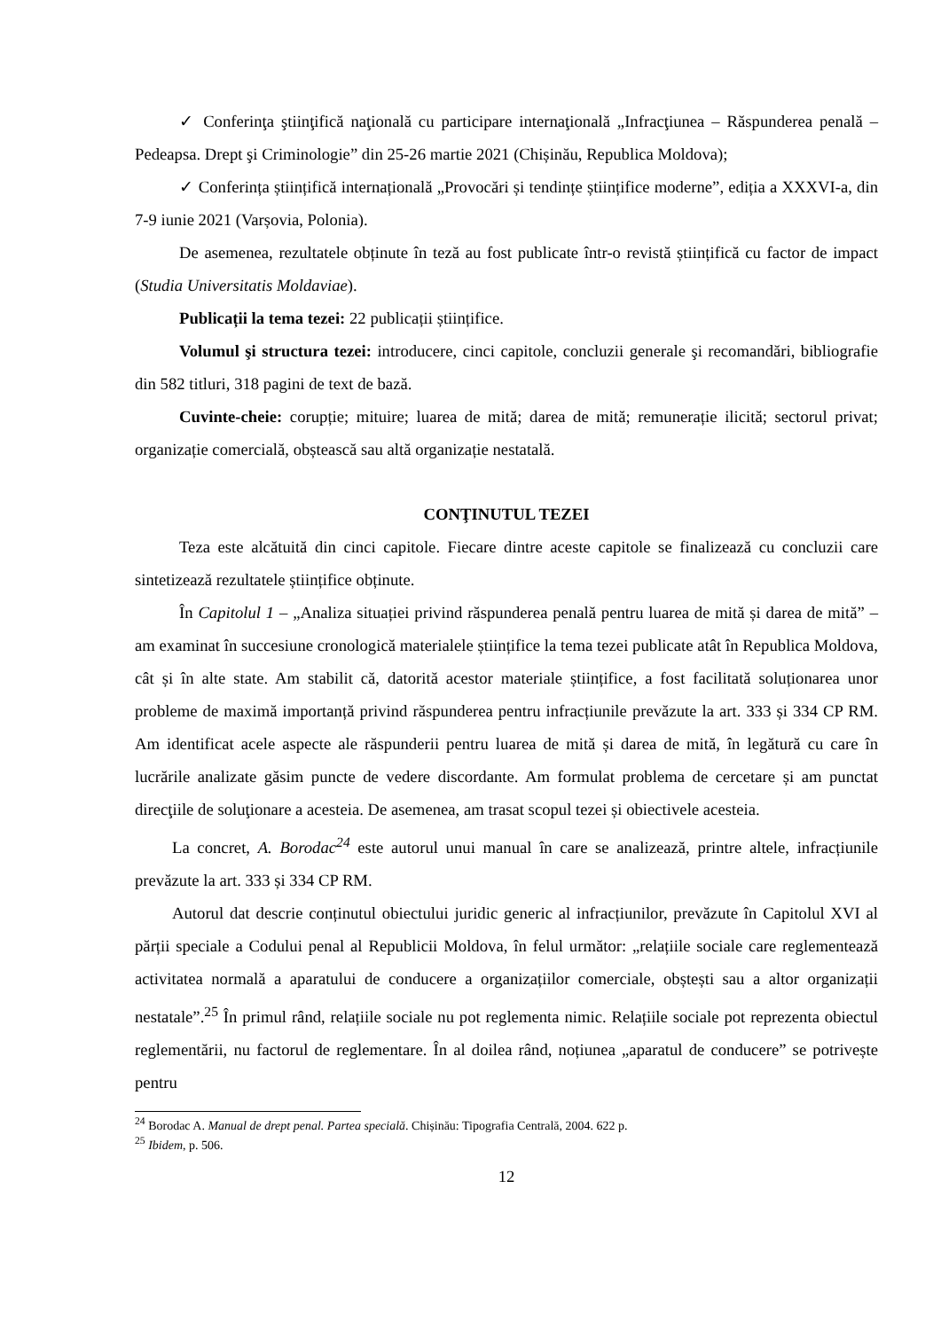✓ Conferinţa ştiinţifică naţională cu participare internaţională „Infracţiunea – Răspunderea penală – Pedeapsa. Drept şi Criminologie” din 25-26 martie 2021 (Chișinău, Republica Moldova);
✓ Conferința științifică internațională „Provocări și tendințe științifice moderne”, ediția a XXXVI-a, din 7-9 iunie 2021 (Varșovia, Polonia).
De asemenea, rezultatele obținute în teză au fost publicate într-o revistă științifică cu factor de impact (Studia Universitatis Moldaviae).
Publicații la tema tezei: 22 publicații științifice.
Volumul şi structura tezei: introducere, cinci capitole, concluzii generale şi recomandări, bibliografie din 582 titluri, 318 pagini de text de bază.
Cuvinte-cheie: corupție; mituire; luarea de mită; darea de mită; remunerație ilicită; sectorul privat; organizație comercială, obștească sau altă organizație nestatală.
CONŢINUTUL TEZEI
Teza este alcătuită din cinci capitole. Fiecare dintre aceste capitole se finalizează cu concluzii care sintetizează rezultatele științifice obținute.
În Capitolul 1 – „Analiza situației privind răspunderea penală pentru luarea de mită și darea de mită” – am examinat în succesiune cronologică materialele științifice la tema tezei publicate atât în Republica Moldova, cât și în alte state. Am stabilit că, datorită acestor materiale științifice, a fost facilitată soluționarea unor probleme de maximă importanță privind răspunderea pentru infracțiunile prevăzute la art. 333 și 334 CP RM. Am identificat acele aspecte ale răspunderii pentru luarea de mită și darea de mită, în legătură cu care în lucrările analizate găsim puncte de vedere discordante. Am formulat problema de cercetare și am punctat direcţiile de soluţionare a acesteia. De asemenea, am trasat scopul tezei și obiectivele acesteia.
La concret, A. Borodac<sup>24</sup> este autorul unui manual în care se analizează, printre altele, infracțiunile prevăzute la art. 333 și 334 CP RM.
Autorul dat descrie conținutul obiectului juridic generic al infracțiunilor, prevăzute în Capitolul XVI al părții speciale a Codului penal al Republicii Moldova, în felul următor: „relațiile sociale care reglementează activitatea normală a aparatului de conducere a organizațiilor comerciale, obștești sau a altor organizații nestatale”.<sup>25</sup> În primul rând, relațiile sociale nu pot reglementa nimic. Relațiile sociale pot reprezenta obiectul reglementării, nu factorul de reglementare. În al doilea rând, noțiunea „aparatul de conducere” se potrivește pentru
<sup>24</sup> Borodac A. Manual de drept penal. Partea specială. Chișinău: Tipografia Centrală, 2004. 622 p.
<sup>25</sup> Ibidem, p. 506.
12